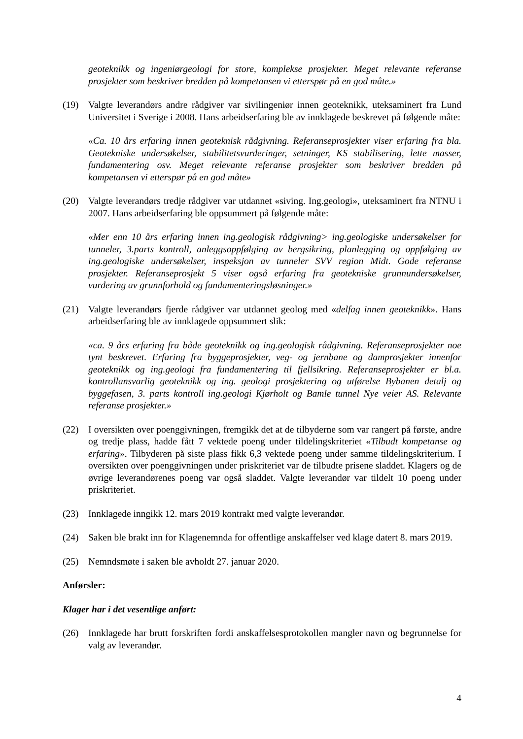geoteknikk og ingeniørgeologi for store, komplekse prosjekter. Meget relevante referanse prosjekter som beskriver bredden på kompetansen vi etterspør på en god måte.»
(19) Valgte leverandørs andre rådgiver var sivilingeniør innen geoteknikk, uteksaminert fra Lund Universitet i Sverige i 2008. Hans arbeidserfaring ble av innklagede beskrevet på følgende måte:
«Ca. 10 års erfaring innen geoteknisk rådgivning. Referanseprosjekter viser erfaring fra bla. Geotekniske undersøkelser, stabilitetsvurderinger, setninger, KS stabilisering, lette masser, fundamentering osv. Meget relevante referanse prosjekter som beskriver bredden på kompetansen vi etterspør på en god måte»
(20) Valgte leverandørs tredje rådgiver var utdannet «siving. Ing.geologi», uteksaminert fra NTNU i 2007. Hans arbeidserfaring ble oppsummert på følgende måte:
«Mer enn 10 års erfaring innen ing.geologisk rådgivning> ing.geologiske undersøkelser for tunneler, 3.parts kontroll, anleggsoppfølging av bergsikring, planlegging og oppfølging av ing.geologiske undersøkelser, inspeksjon av tunneler SVV region Midt. Gode referanse prosjekter. Referanseprosjekt 5 viser også erfaring fra geotekniske grunnundersøkelser, vurdering av grunnforhold og fundamenteringsløsninger.»
(21) Valgte leverandørs fjerde rådgiver var utdannet geolog med «delfag innen geoteknikk». Hans arbeidserfaring ble av innklagede oppsummert slik:
«ca. 9 års erfaring fra både geoteknikk og ing.geologisk rådgivning. Referanseprosjekter noe tynt beskrevet. Erfaring fra byggeprosjekter, veg- og jernbane og damprosjekter innenfor geoteknikk og ing.geologi fra fundamentering til fjellsikring. Referanseprosjekter er bl.a. kontrollansvarlig geoteknikk og ing. geologi prosjektering og utførelse Bybanen detalj og byggefasen, 3. parts kontroll ing.geologi Kjørholt og Bamle tunnel Nye veier AS. Relevante referanse prosjekter.»
(22) I oversikten over poenggivningen, fremgikk det at de tilbyderne som var rangert på første, andre og tredje plass, hadde fått 7 vektede poeng under tildelingskriteriet «Tilbudt kompetanse og erfaring». Tilbyderen på siste plass fikk 6,3 vektede poeng under samme tildelingskriterium. I oversikten over poenggivningen under priskriteriet var de tilbudte prisene sladdet. Klagers og de øvrige leverandørenes poeng var også sladdet. Valgte leverandør var tildelt 10 poeng under priskriteriet.
(23) Innklagede inngikk 12. mars 2019 kontrakt med valgte leverandør.
(24) Saken ble brakt inn for Klagenemnda for offentlige anskaffelser ved klage datert 8. mars 2019.
(25) Nemndsmøte i saken ble avholdt 27. januar 2020.
Anførsler:
Klager har i det vesentlige anført:
(26) Innklagede har brutt forskriften fordi anskaffelsesprotokollen mangler navn og begrunnelse for valg av leverandør.
4